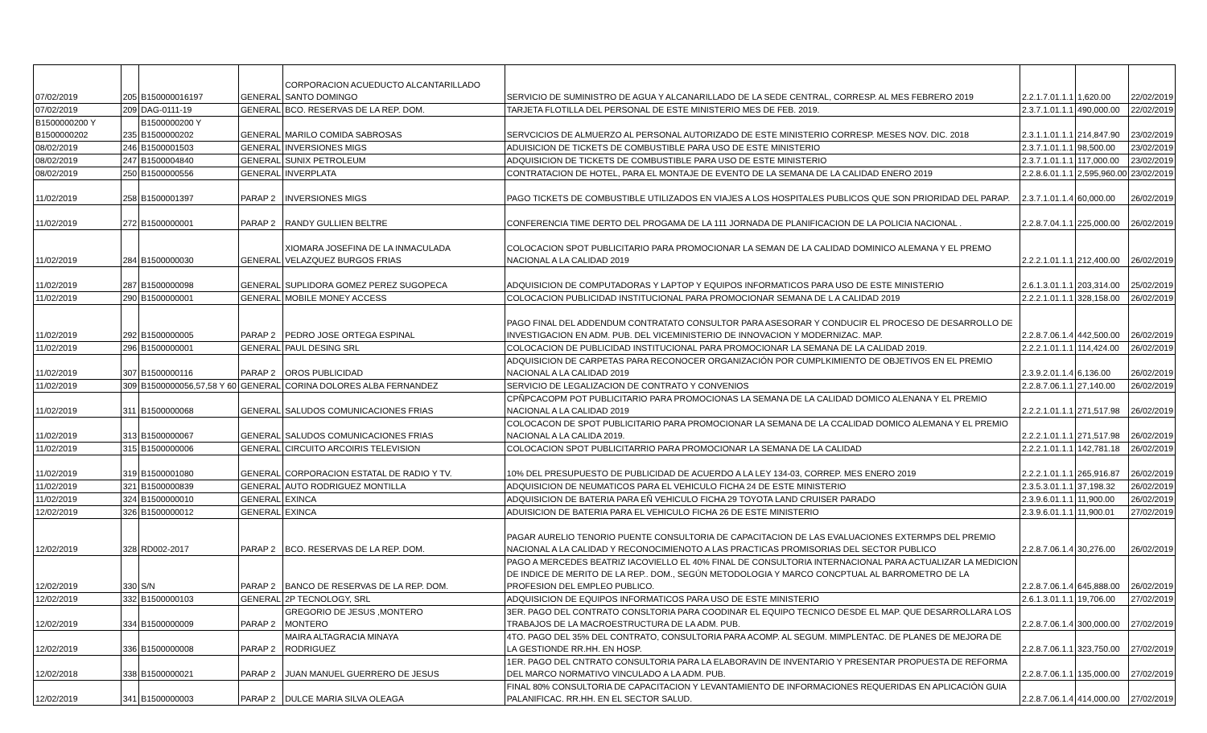| 07/02/2019 | 205 | B150000016197 | GENERAL | CORPORACION ACUEDUCTO ALCANTARILLADO SANTO DOMINGO | SERVICIO DE SUMINISTRO DE AGUA Y ALCANARILLADO DE LA SEDE CENTRAL, CORRESP. AL MES FEBRERO 2019 | 2.2.1.7.01.1.1 | 1,620.00 | 22/02/2019 |
| 07/02/2019 | 209 | DAG-0111-19 | GENERAL | BCO. RESERVAS DE LA REP. DOM. | TARJETA FLOTILLA DEL PERSONAL DE ESTE MINISTERIO MES DE FEB. 2019. | 2.3.7.1.01.1.1 | 490,000.00 | 22/02/2019 |
| B1500000200 Y B1500000202 | 235 | B1500000200 Y B1500000202 | GENERAL | MARILO COMIDA SABROSAS | SERVCICIOS DE ALMUERZO AL PERSONAL AUTORIZADO DE ESTE MINISTERIO CORRESP. MESES NOV. DIC. 2018 | 2.3.1.1.01.1.1 | 214,847.90 | 23/02/2019 |
| 08/02/2019 | 246 | B1500001503 | GENERAL | INVERSIONES MIGS | ADUISICION DE TICKETS DE COMBUSTIBLE PARA USO DE ESTE MINISTERIO | 2.3.7.1.01.1.1 | 98,500.00 | 23/02/2019 |
| 08/02/2019 | 247 | B1500004840 | GENERAL | SUNIX PETROLEUM | ADQUISICION DE TICKETS DE COMBUSTIBLE PARA USO DE ESTE MINISTERIO | 2.3.7.1.01.1.1 | 117,000.00 | 23/02/2019 |
| 08/02/2019 | 250 | B1500000556 | GENERAL | INVERPLATA | CONTRATACION DE HOTEL, PARA EL MONTAJE DE EVENTO DE LA SEMANA DE LA CALIDAD ENERO 2019 | 2.2.8.6.01.1.1 | 2,595,960.00 | 23/02/2019 |
| 11/02/2019 | 258 | B1500001397 | PARAP 2 | INVERSIONES MIGS | PAGO TICKETS DE COMBUSTIBLE UTILIZADOS EN VIAJES A LOS HOSPITALES PUBLICOS QUE SON PRIORIDAD DEL PARAP. | 2.3.7.1.01.1.4 | 60,000.00 | 26/02/2019 |
| 11/02/2019 | 272 | B1500000001 | PARAP 2 | RANDY GULLIEN BELTRE | CONFERENCIA TIME DERTO DEL PROGAMA DE LA 111 JORNADA DE PLANIFICACION DE LA POLICIA NACIONAL . | 2.2.8.7.04.1.1 | 225,000.00 | 26/02/2019 |
| 11/02/2019 | 284 | B1500000030 | GENERAL | XIOMARA JOSEFINA DE LA INMACULADA VELAZQUEZ BURGOS FRIAS | COLOCACION SPOT PUBLICITARIO PARA PROMOCIONAR LA SEMAN DE LA CALIDAD DOMINICO ALEMANA Y EL PREMO NACIONAL A LA CALIDAD 2019 | 2.2.2.1.01.1.1 | 212,400.00 | 26/02/2019 |
| 11/02/2019 | 287 | B1500000098 | GENERAL | SUPLIDORA GOMEZ PEREZ SUGOPECA | ADQUISICION DE COMPUTADORAS Y LAPTOP Y EQUIPOS INFORMATICOS PARA USO DE ESTE MINISTERIO | 2.6.1.3.01.1.1 | 203,314.00 | 25/02/2019 |
| 11/02/2019 | 290 | B1500000001 | GENERAL | MOBILE MONEY ACCESS | COLOCACION PUBLICIDAD INSTITUCIONAL PARA PROMOCIONAR SEMANA DE L A CALIDAD 2019 | 2.2.2.1.01.1.1 | 328,158.00 | 26/02/2019 |
| 11/02/2019 | 292 | B1500000005 | PARAP 2 | PEDRO JOSE ORTEGA ESPINAL | PAGO FINAL DEL ADDENDUM CONTRATATO CONSULTOR PARA ASESORAR Y CONDUCIR EL PROCESO DE DESARROLLO DE INVESTIGACION EN ADM. PUB. DEL VICEMINISTERIO DE INNOVACION Y MODERNIZAC. MAP. | 2.2.8.7.06.1.4 | 442,500.00 | 26/02/2019 |
| 11/02/2019 | 296 | B1500000001 | GENERAL | PAUL DESING SRL | COLOCACION DE PUBLICIDAD INSTITUCIONAL PARA PROMOCIONAR LA SEMANA DE LA CALIDAD 2019. | 2.2.2.1.01.1.1 | 114,424.00 | 26/02/2019 |
| 11/02/2019 | 307 | B1500000116 | PARAP 2 | OROS PUBLICIDAD | ADQUISICION DE CARPETAS PARA RECONOCER ORGANIZACIÓN POR CUMPLKIMIENTO DE OBJETIVOS EN EL PREMIO NACIONAL A LA CALIDAD 2019 | 2.3.9.2.01.1.4 | 6,136.00 | 26/02/2019 |
| 11/02/2019 | 309 | B1500000056,57,58 Y 60 | GENERAL | CORINA DOLORES ALBA FERNANDEZ | SERVICIO DE LEGALIZACION DE CONTRATO Y CONVENIOS | 2.2.8.7.06.1.1 | 27,140.00 | 26/02/2019 |
| 11/02/2019 | 311 | B1500000068 | GENERAL | SALUDOS COMUNICACIONES FRIAS | CPÑPCACOPM POT PUBLICITARIO PARA PROMOCIONAS LA SEMANA DE LA CALIDAD DOMICO ALENANA Y EL PREMIO NACIONAL A LA CALIDAD 2019 | 2.2.2.1.01.1.1 | 271,517.98 | 26/02/2019 |
| 11/02/2019 | 313 | B1500000067 | GENERAL | SALUDOS COMUNICACIONES FRIAS | COLOCACON DE SPOT PUBLICITARIO PARA PROMOCIONAR LA SEMANA DE LA CCALIDAD DOMICO ALEMANA Y EL PREMIO NACIONAL A LA CALIDA 2019. | 2.2.2.1.01.1.1 | 271,517.98 | 26/02/2019 |
| 11/02/2019 | 315 | B1500000006 | GENERAL | CIRCUITO ARCOIRIS TELEVISION | COLOCACION SPOT PUBLICITARRIO PARA PROMOCIONAR LA SEMANA DE LA CALIDAD | 2.2.2.1.01.1.1 | 142,781.18 | 26/02/2019 |
| 11/02/2019 | 319 | B1500001080 | GENERAL | CORPORACION ESTATAL DE RADIO Y TV. | 10% DEL PRESUPUESTO DE PUBLICIDAD DE ACUERDO A LA LEY 134-03, CORREP. MES ENERO 2019 | 2.2.2.1.01.1.1 | 265,916.87 | 26/02/2019 |
| 11/02/2019 | 321 | B1500000839 | GENERAL | AUTO RODRIGUEZ MONTILLA | ADQUISICION DE NEUMATICOS PARA EL VEHICULO FICHA 24 DE ESTE MINISTERIO | 2.3.5.3.01.1.1 | 37,198.32 | 26/02/2019 |
| 11/02/2019 | 324 | B1500000010 | GENERAL | EXINCA | ADQUISICION DE BATERIA PARA EÑ VEHICULO FICHA 29 TOYOTA LAND CRUISER PARADO | 2.3.9.6.01.1.1 | 11,900.00 | 26/02/2019 |
| 12/02/2019 | 326 | B1500000012 | GENERAL | EXINCA | ADUISICION DE BATERIA PARA EL VEHICULO FICHA 26 DE ESTE MINISTERIO | 2.3.9.6.01.1.1 | 11,900.01 | 27/02/2019 |
| 12/02/2019 | 328 | RD002-2017 | PARAP 2 | BCO. RESERVAS DE LA REP. DOM. | PAGAR AURELIO TENORIO PUENTE CONSULTORIA DE CAPACITACION DE LAS EVALUACIONES EXTERMPS DEL PREMIO NACIONAL A LA CALIDAD Y RECONOCIMIENOTO A LAS PRACTICAS PROMISORIAS DEL SECTOR PUBLICO | 2.2.8.7.06.1.4 | 30,276.00 | 26/02/2019 |
| 12/02/2019 | 330 | S/N | PARAP 2 | BANCO DE RESERVAS DE LA REP. DOM. | PAGO A MERCEDES BEATRIZ IACOVIELLO EL 40% FINAL DE CONSULTORIA INTERNACIONAL PARA ACTUALIZAR LA MEDICION DE INDICE DE MERITO DE LA REP.. DOM., SEGÚN METODOLOGIA Y MARCO CONCPTUAL AL BARROMETRO DE LA PROFESION DEL EMPLEO PUBLICO. | 2.2.8.7.06.1.4 | 645,888.00 | 26/02/2019 |
| 12/02/2019 | 332 | B1500000103 | GENERAL | 2P TECNOLOGY, SRL | ADQUISICION DE EQUIPOS INFORMATICOS PARA USO DE ESTE MINISTERIO | 2.6.1.3.01.1.1 | 19,706.00 | 27/02/2019 |
| 12/02/2019 | 334 | B1500000009 | PARAP 2 | GREGORIO DE JESUS ,MONTERO MONTERO | 3ER. PAGO DEL CONTRATO CONSLTORIA PARA COODINAR EL EQUIPO TECNICO DESDE EL MAP. QUE DESARROLLARA LOS TRABAJOS DE LA MACROESTRUCTURA DE LA ADM. PUB. | 2.2.8.7.06.1.4 | 300,000.00 | 27/02/2019 |
| 12/02/2019 | 336 | B1500000008 | PARAP 2 | MAIRA ALTAGRACIA MINAYA RODRIGUEZ | 4TO. PAGO DEL 35% DEL CONTRATO, CONSULTORIA PARA ACOMP. AL SEGUM. MIMPLENTAC. DE PLANES DE MEJORA DE LA GESTIONDE RR.HH. EN HOSP. | 2.2.8.7.06.1.1 | 323,750.00 | 27/02/2019 |
| 12/02/2018 | 338 | B1500000021 | PARAP 2 | JUAN MANUEL GUERRERO DE JESUS | 1ER. PAGO DEL CNTRATO CONSULTORIA PARA LA ELABORAVIN DE INVENTARIO Y PRESENTAR PROPUESTA DE REFORMA DEL MARCO NORMATIVO VINCULADO A LA ADM. PUB. | 2.2.8.7.06.1.1 | 135,000.00 | 27/02/2019 |
| 12/02/2019 | 341 | B1500000003 | PARAP 2 | DULCE MARIA SILVA OLEAGA | FINAL 80% CONSULTORIA DE CAPACITACION Y LEVANTAMIENTO DE INFORMACIONES REQUERIDAS EN APLICACIÓN GUIA PALANIFICAC. RR.HH. EN EL SECTOR SALUD. | 2.2.8.7.06.1.4 | 414,000.00 | 27/02/2019 |